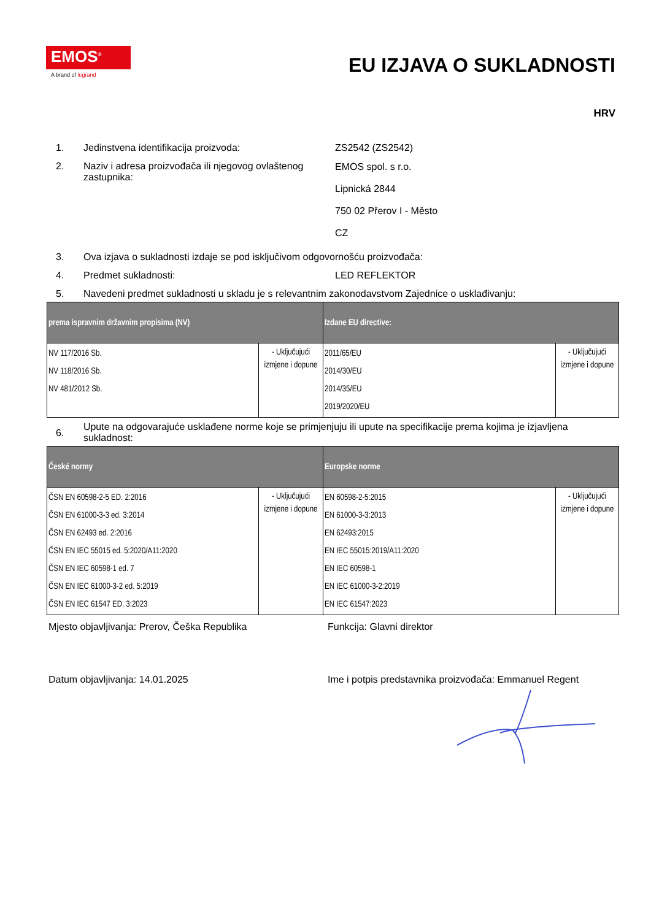EMOS<sup>®</sup>
A brand of legrand
EU IZJAVA O SUKLADNOSTI
HRV
1. Jedinstvena identifikacija proizvoda: ZS2542 (ZS2542)
2. Naziv i adresa proizvođača ili njegovog ovlaštenog zastupnika:
EMOS spol. s r.o.
Lipnická 2844
750 02 Přerov I - Město
CZ
3. Ova izjava o sukladnosti izdaje se pod isključivom odgovornošću proizvođača:
4. Predmet sukladnosti: LED REFLEKTOR
5. Navedeni predmet sukladnosti u skladu je s relevantnim zakonodavstvom Zajednice o usklađivanju:
| prema ispravnim državnim propisima (NV) | | Izdane EU directive: | |
| --- | --- | --- | --- |
| NV 117/2016 Sb. NV 118/2016 Sb. NV 481/2012 Sb. | - Uključujući izmjene i dopune | 2011/65/EU 2014/30/EU 2014/35/EU 2019/2020/EU | - Uključujući izmjene i dopune |
6.
Upute na odgovarajuće usklađene norme koje se primjenjuju ili upute na specifikacije prema kojima je izjavljena sukladnost:
| České normy | | Europske norme | |
| --- | --- | --- | --- |
| ČSN EN 60598-2-5 ED. 2:2016 ČSN EN 61000-3-3 ed. 3:2014 ČSN EN 62493 ed. 2:2016 ČSN EN IEC 55015 ed. 5:2020/A11:2020 ČSN EN IEC 60598-1 ed. 7 ČSN EN IEC 61000-3-2 ed. 5:2019 ČSN EN IEC 61547 ED. 3:2023 | - Uključujući izmjene i dopune | EN 60598-2-5:2015 EN 61000-3-3:2013 EN 62493:2015 EN IEC 55015:2019/A11:2020 EN IEC 60598-1 EN IEC 61000-3-2:2019 EN IEC 61547:2023 | - Uključujući izmjene i dopune |
Mjesto objavljivanja: Prerov, Češka Republika Funkcija: Glavni direktor
Datum objavljivanja: 14.01.2025 Ime i potpis predstavnika proizvođača: Emmanuel Regent